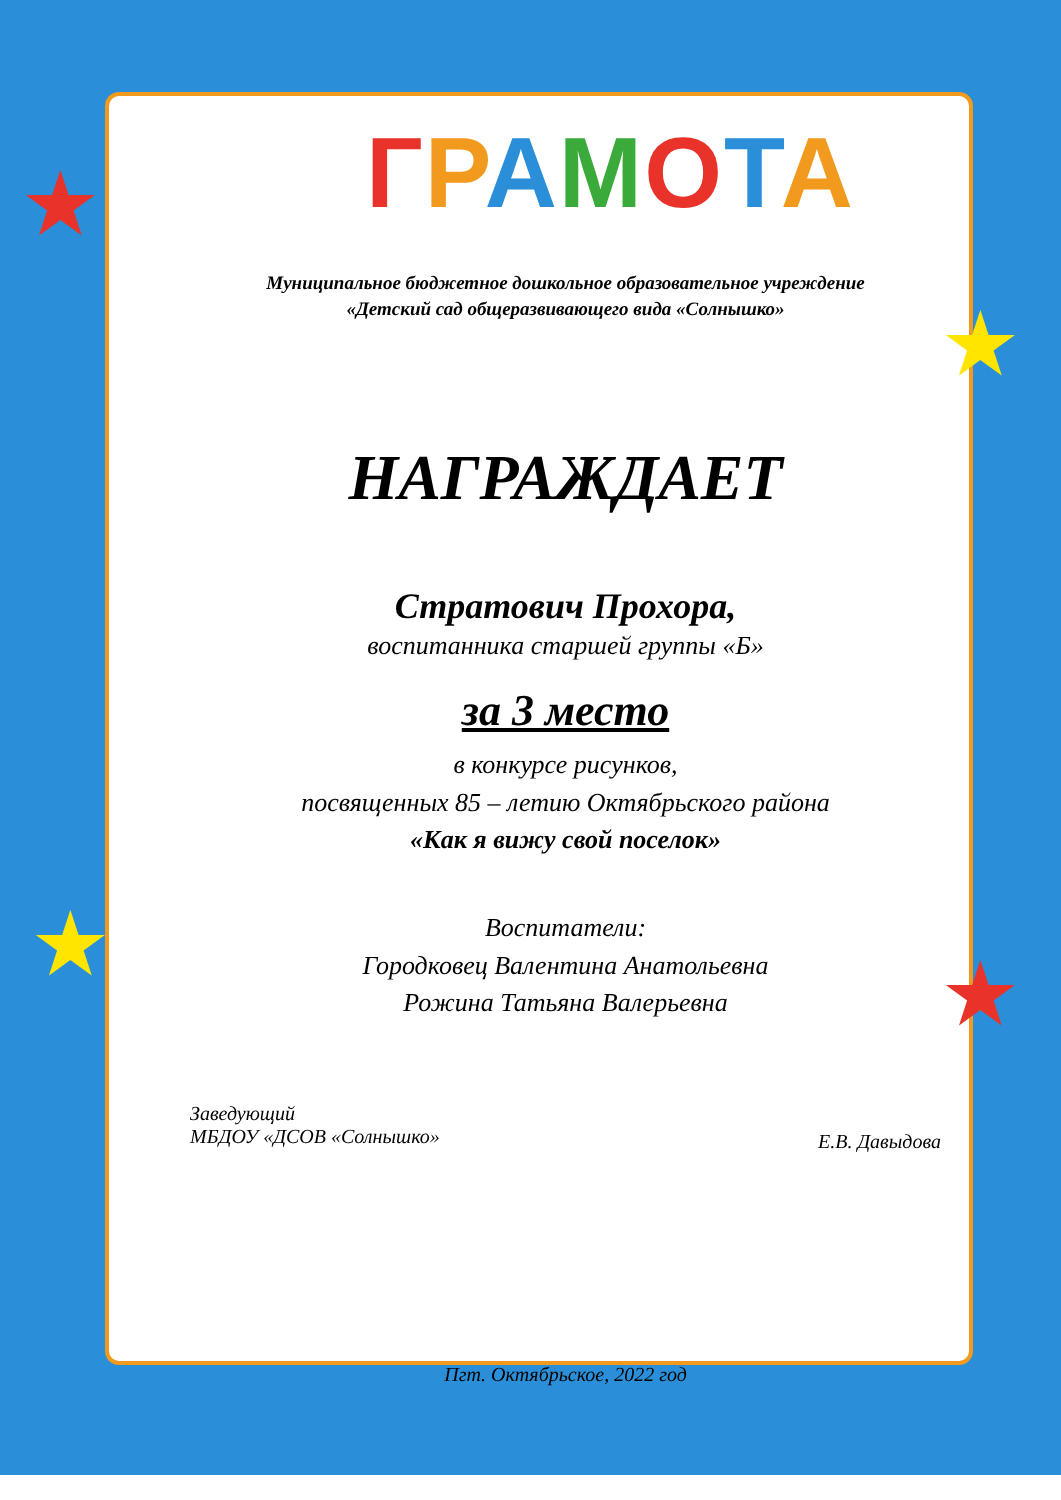★
★
★ ★
ГРАМОТА
Муниципальное бюджетное дошкольное образовательное учреждение
«Детский сад общеразвивающего вида «Солнышко»
НАГРАЖДАЕТ
Стратович Прохора,
воспитанника старшей группы «Б»
за 3 место
в конкурсе рисунков,
посвященных 85 – летию Октябрьского района
«Как я вижу свой поселок»
Воспитатели:
Городковец Валентина Анатольевна
Рожина Татьяна Валерьевна
Заведующий
МБДОУ «ДСОВ «Солнышко»
Е.В. Давыдова
Пгт. Октябрьское, 2022 год